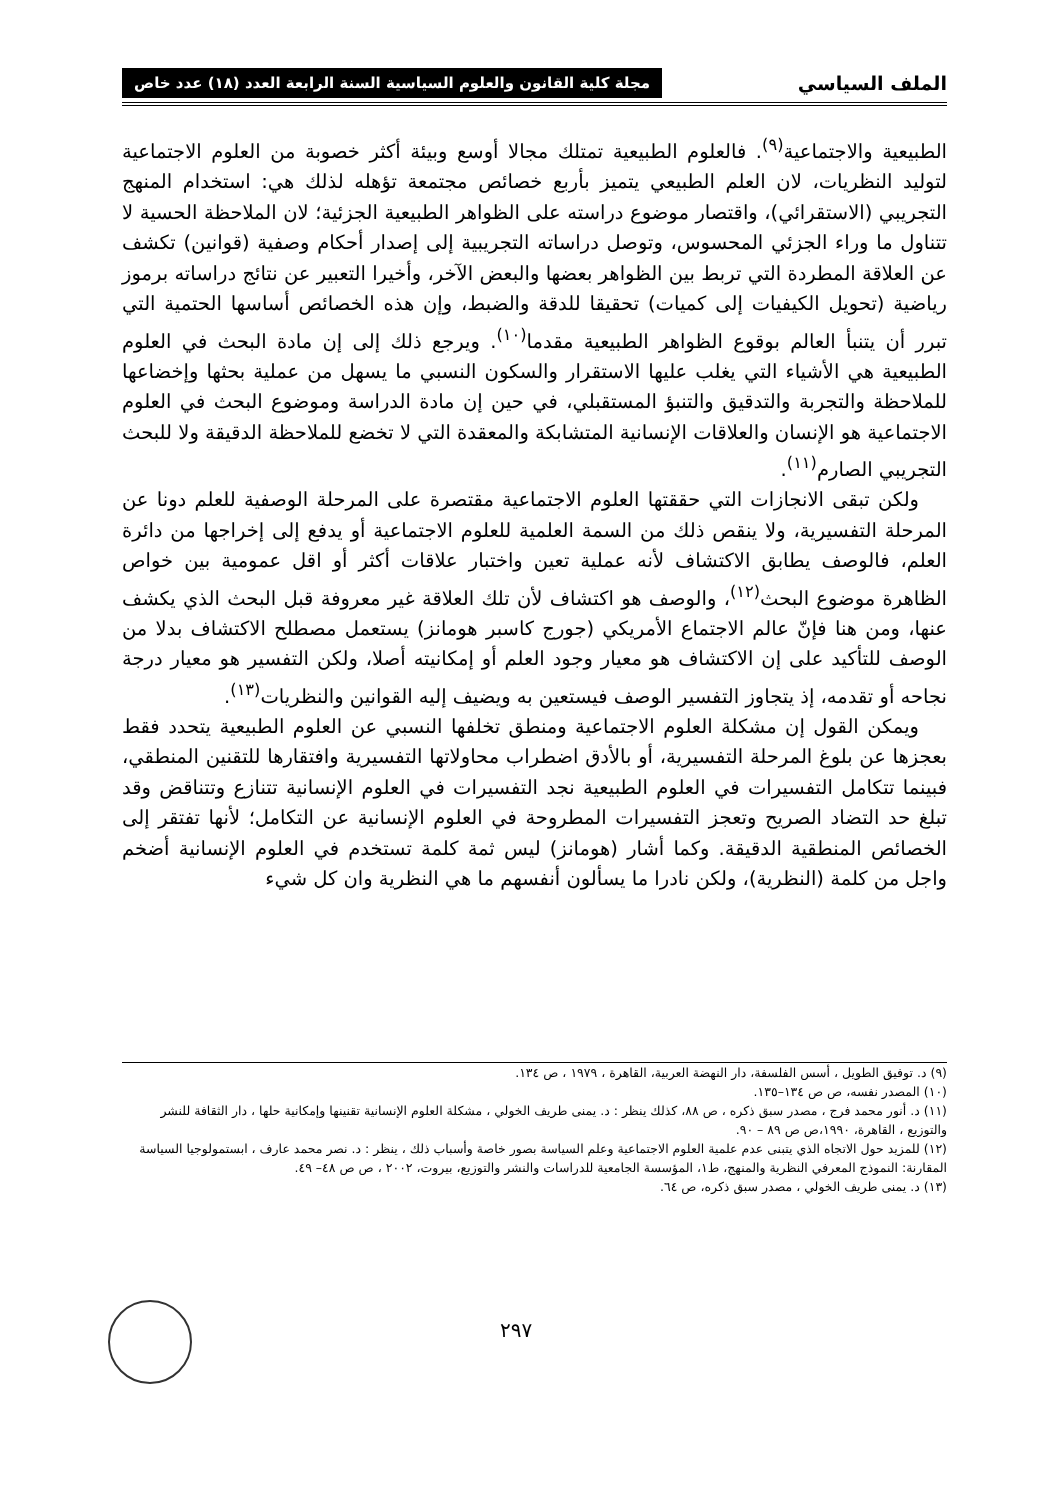الملف السياسي مجلة كلية القانون والعلوم السياسية السنة الرابعة العدد (١٨) عدد خاص
الطبيعية والاجتماعية<sup>(٩)</sup>. فالعلوم الطبيعية تمتلك مجالا أوسع وبيئة أكثر خصوبة من العلوم الاجتماعية لتوليد النظريات، لان العلم الطبيعي يتميز بأربع خصائص مجتمعة تؤهله لذلك هي: استخدام المنهج التجريبي (الاستقرائي)، واقتصار موضوع دراسته على الظواهر الطبيعية الجزئية؛ لان الملاحظة الحسية لا تتناول ما وراء الجزئي المحسوس، وتوصل دراساته التجريبية إلى إصدار أحكام وصفية (قوانين) تكشف عن العلاقة المطردة التي تربط بين الظواهر بعضها والبعض الآخر، وأخيرا التعبير عن نتائج دراساته برموز رياضية (تحويل الكيفيات إلى كميات) تحقيقا للدقة والضبط، وإن هذه الخصائص أساسها الحتمية التي تبرر أن يتنبأ العالم بوقوع الظواهر الطبيعية مقدما<sup>(١٠)</sup>. ويرجع ذلك إلى إن مادة البحث في العلوم الطبيعية هي الأشياء التي يغلب عليها الاستقرار والسكون النسبي ما يسهل من عملية بحثها وإخضاعها للملاحظة والتجربة والتدقيق والتنبؤ المستقبلي، في حين إن مادة الدراسة وموضوع البحث في العلوم الاجتماعية هو الإنسان والعلاقات الإنسانية المتشابكة والمعقدة التي لا تخضع للملاحظة الدقيقة ولا للبحث التجريبي الصارم<sup>(١١)</sup>.
ولكن تبقى الانجازات التي حققتها العلوم الاجتماعية مقتصرة على المرحلة الوصفية للعلم دونا عن المرحلة التفسيرية، ولا ينقص ذلك من السمة العلمية للعلوم الاجتماعية أو يدفع إلى إخراجها من دائرة العلم، فالوصف يطابق الاكتشاف لأنه عملية تعين واختبار علاقات أكثر أو اقل عمومية بين خواص الظاهرة موضوع البحث<sup>(١٢)</sup>، والوصف هو اكتشاف لأن تلك العلاقة غير معروفة قبل البحث الذي يكشف عنها، ومن هنا فإنّ عالم الاجتماع الأمريكي (جورج كاسبر هومانز) يستعمل مصطلح الاكتشاف بدلا من الوصف للتأكيد على إن الاكتشاف هو معيار وجود العلم أو إمكانيته أصلا، ولكن التفسير هو معيار درجة نجاحه أو تقدمه، إذ يتجاوز التفسير الوصف فيستعين به ويضيف إليه القوانين والنظريات<sup>(١٣)</sup>.
ويمكن القول إن مشكلة العلوم الاجتماعية ومنطق تخلفها النسبي عن العلوم الطبيعية يتحدد فقط بعجزها عن بلوغ المرحلة التفسيرية، أو بالأدق اضطراب محاولاتها التفسيرية وافتقارها للتقنين المنطقي، فبينما تتكامل التفسيرات في العلوم الطبيعية نجد التفسيرات في العلوم الإنسانية تتنازع وتتناقض وقد تبلغ حد التضاد الصريح وتعجز التفسيرات المطروحة في العلوم الإنسانية عن التكامل؛ لأنها تفتقر إلى الخصائص المنطقية الدقيقة. وكما أشار (هومانز) ليس ثمة كلمة تستخدم في العلوم الإنسانية أضخم واجل من كلمة (النظرية)، ولكن نادرا ما يسألون أنفسهم ما هي النظرية وان كل شيء
(٩) د. توفيق الطويل ، أسس الفلسفة، دار النهضة العربية، القاهرة ، ١٩٧٩ ، ص ١٣٤.
(١٠) المصدر نفسه، ص ص ١٣٤–١٣٥.
(١١) د. أنور محمد فرج ، مصدر سبق ذكره ، ص ٨٨، كذلك ينظر : د. يمنى طريف الخولي ، مشكلة العلوم الإنسانية تقنينها وإمكانية حلها ، دار الثقافة للنشر والتوزيع ، القاهرة، ١٩٩٠،ص ص ٨٩ – ٩٠.
(١٢) للمزيد حول الاتجاه الذي يتبنى عدم علمية العلوم الاجتماعية وعلم السياسة بصور خاصة وأسباب ذلك ، ينظر : د. نصر محمد عارف ، ابستمولوجيا السياسة المقارنة: النموذج المعرفي النظرية والمنهج، ط١، المؤسسة الجامعية للدراسات والنشر والتوزيع، بيروت، ٢٠٠٢ ، ص ص ٤٨– ٤٩.
(١٣) د. يمنى طريف الخولي ، مصدر سبق ذكره، ص ٦٤.
٢٩٧